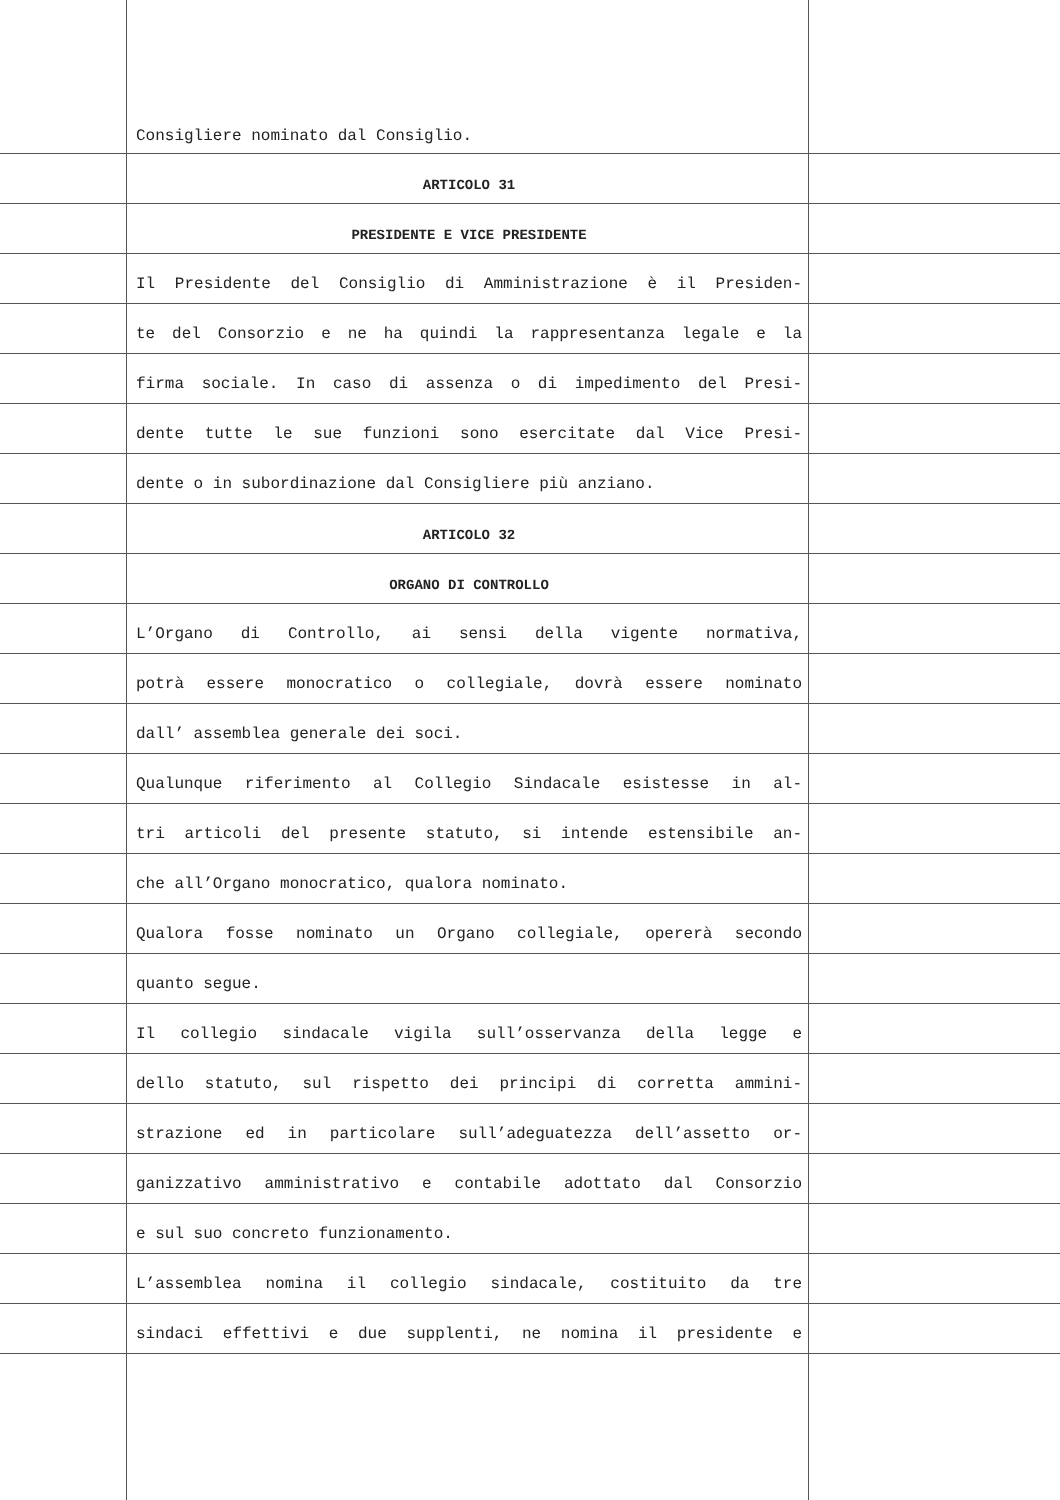Consigliere nominato dal Consiglio.
ARTICOLO 31
PRESIDENTE E VICE PRESIDENTE
Il Presidente del Consiglio di Amministrazione è il Presiden-
te del Consorzio e ne ha quindi la rappresentanza legale e la
firma sociale. In caso di assenza o di impedimento del Presi-
dente tutte le sue funzioni sono esercitate dal Vice Presi-
dente o in subordinazione dal Consigliere più anziano.
ARTICOLO 32
ORGANO DI CONTROLLO
L’Organo di Controllo, ai sensi della vigente normativa,
potrà essere monocratico o collegiale, dovrà essere nominato
dall’ assemblea generale dei soci.
Qualunque riferimento al Collegio Sindacale esistesse in al-
tri articoli del presente statuto, si intende estensibile an-
che all’Organo monocratico, qualora nominato.
Qualora fosse nominato un Organo collegiale, opererà secondo
quanto segue.
Il collegio sindacale vigila sull’osservanza della legge e
dello statuto, sul rispetto dei principi di corretta ammini-
strazione ed in particolare sull’adeguatezza dell’assetto or-
ganizzativo amministrativo e contabile adottato dal Consorzio
e sul suo concreto funzionamento.
L’assemblea nomina il collegio sindacale, costituito da tre
sindaci effettivi e due supplenti, ne nomina il presidente e